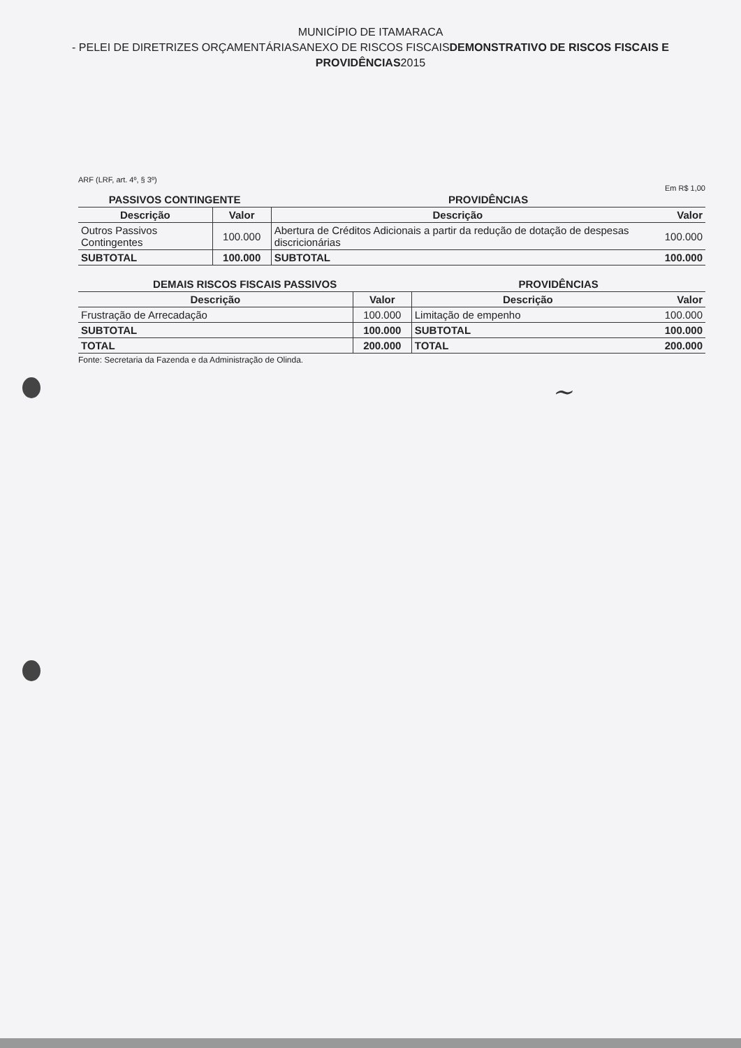MUNICÍPIO DE ITAMARACA
- PELEI DE DIRETRIZES ORÇAMENTÁRIASANEXO DE RISCOS FISCAISDEMONSTRATIVO DE RISCOS FISCAIS E PROVIDÊNCIAS2015
ARF (LRF, art. 4º, § 3º)
Em R$ 1,00
| PASSIVOS CONTINGENTE | | PROVIDÊNCIAS | |
| --- | --- | --- | --- |
| Descrição | Valor | Descrição | Valor |
| Outros Passivos Contingentes | 100.000 | Abertura de Créditos Adicionais a partir da redução de dotação de despesas discricionárias | 100.000 |
| SUBTOTAL | 100.000 | SUBTOTAL | 100.000 |
| DEMAIS RISCOS FISCAIS PASSIVOS | | PROVIDÊNCIAS | |
| --- | --- | --- | --- |
| Descrição | Valor | Descrição | Valor |
| Frustração de Arrecadação | 100.000 | Limitação de empenho | 100.000 |
| SUBTOTAL | 100.000 | SUBTOTAL | 100.000 |
| TOTAL | 200.000 | TOTAL | 200.000 |
Fonte: Secretaria da Fazenda e da Administração de Olinda.
~